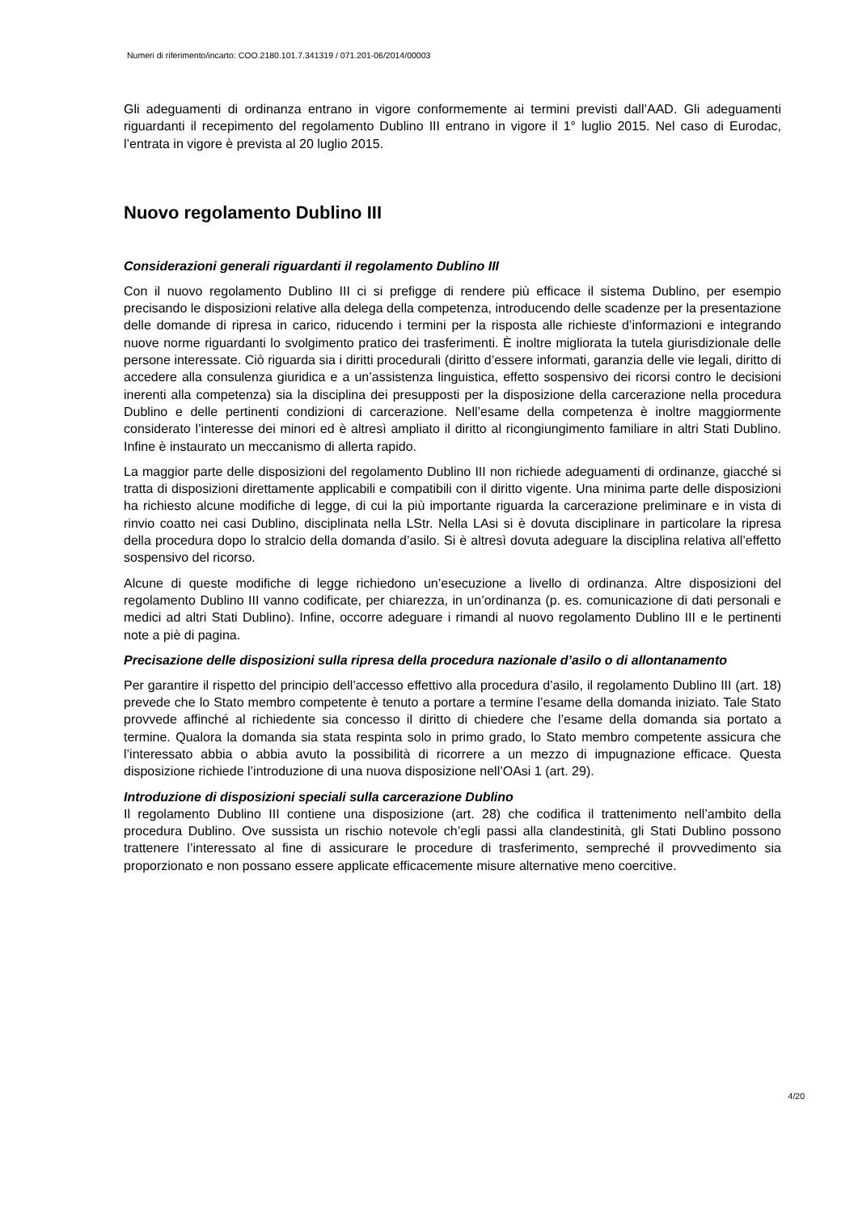Numeri di riferimento/incarto: COO.2180.101.7.341319 / 071.201-06/2014/00003
Gli adeguamenti di ordinanza entrano in vigore conformemente ai termini previsti dall’AAD. Gli adeguamenti riguardanti il recepimento del regolamento Dublino III entrano in vigore il 1° luglio 2015. Nel caso di Eurodac, l’entrata in vigore è prevista al 20 luglio 2015.
Nuovo regolamento Dublino III
Considerazioni generali riguardanti il regolamento Dublino III
Con il nuovo regolamento Dublino III ci si prefigge di rendere più efficace il sistema Dublino, per esempio precisando le disposizioni relative alla delega della competenza, introducendo delle scadenze per la presentazione delle domande di ripresa in carico, riducendo i termini per la risposta alle richieste d’informazioni e integrando nuove norme riguardanti lo svolgimento pratico dei trasferimenti. È inoltre migliorata la tutela giurisdizionale delle persone interessate. Ciò riguarda sia i diritti procedurali (diritto d’essere informati, garanzia delle vie legali, diritto di accedere alla consulenza giuridica e a un’assistenza linguistica, effetto sospensivo dei ricorsi contro le decisioni inerenti alla competenza) sia la disciplina dei presupposti per la disposizione della carcerazione nella procedura Dublino e delle pertinenti condizioni di carcerazione. Nell’esame della competenza è inoltre maggiormente considerato l’interesse dei minori ed è altresì ampliato il diritto al ricongiungimento familiare in altri Stati Dublino. Infine è instaurato un meccanismo di allerta rapido.
La maggior parte delle disposizioni del regolamento Dublino III non richiede adeguamenti di ordinanze, giacché si tratta di disposizioni direttamente applicabili e compatibili con il diritto vigente. Una minima parte delle disposizioni ha richiesto alcune modifiche di legge, di cui la più importante riguarda la carcerazione preliminare e in vista di rinvio coatto nei casi Dublino, disciplinata nella LStr. Nella LAsi si è dovuta disciplinare in particolare la ripresa della procedura dopo lo stralcio della domanda d’asilo. Si è altresì dovuta adeguare la disciplina relativa all’effetto sospensivo del ricorso.
Alcune di queste modifiche di legge richiedono un’esecuzione a livello di ordinanza. Altre disposizioni del regolamento Dublino III vanno codificate, per chiarezza, in un’ordinanza (p. es. comunicazione di dati personali e medici ad altri Stati Dublino). Infine, occorre adeguare i rimandi al nuovo regolamento Dublino III e le pertinenti note a piè di pagina.
Precisazione delle disposizioni sulla ripresa della procedura nazionale d’asilo o di allontanamento
Per garantire il rispetto del principio dell’accesso effettivo alla procedura d’asilo, il regolamento Dublino III (art. 18) prevede che lo Stato membro competente è tenuto a portare a termine l’esame della domanda iniziato. Tale Stato provvede affinché al richiedente sia concesso il diritto di chiedere che l’esame della domanda sia portato a termine. Qualora la domanda sia stata respinta solo in primo grado, lo Stato membro competente assicura che l’interessato abbia o abbia avuto la possibilità di ricorrere a un mezzo di impugnazione efficace. Questa disposizione richiede l’introduzione di una nuova disposizione nell’OAsi 1 (art. 29).
Introduzione di disposizioni speciali sulla carcerazione Dublino
Il regolamento Dublino III contiene una disposizione (art. 28) che codifica il trattenimento nell’ambito della procedura Dublino. Ove sussista un rischio notevole ch’egli passi alla clandestinità, gli Stati Dublino possono trattenere l’interessato al fine di assicurare le procedure di trasferimento, sempreché il provvedimento sia proporzionato e non possano essere applicate efficacemente misure alternative meno coercitive.
4/20